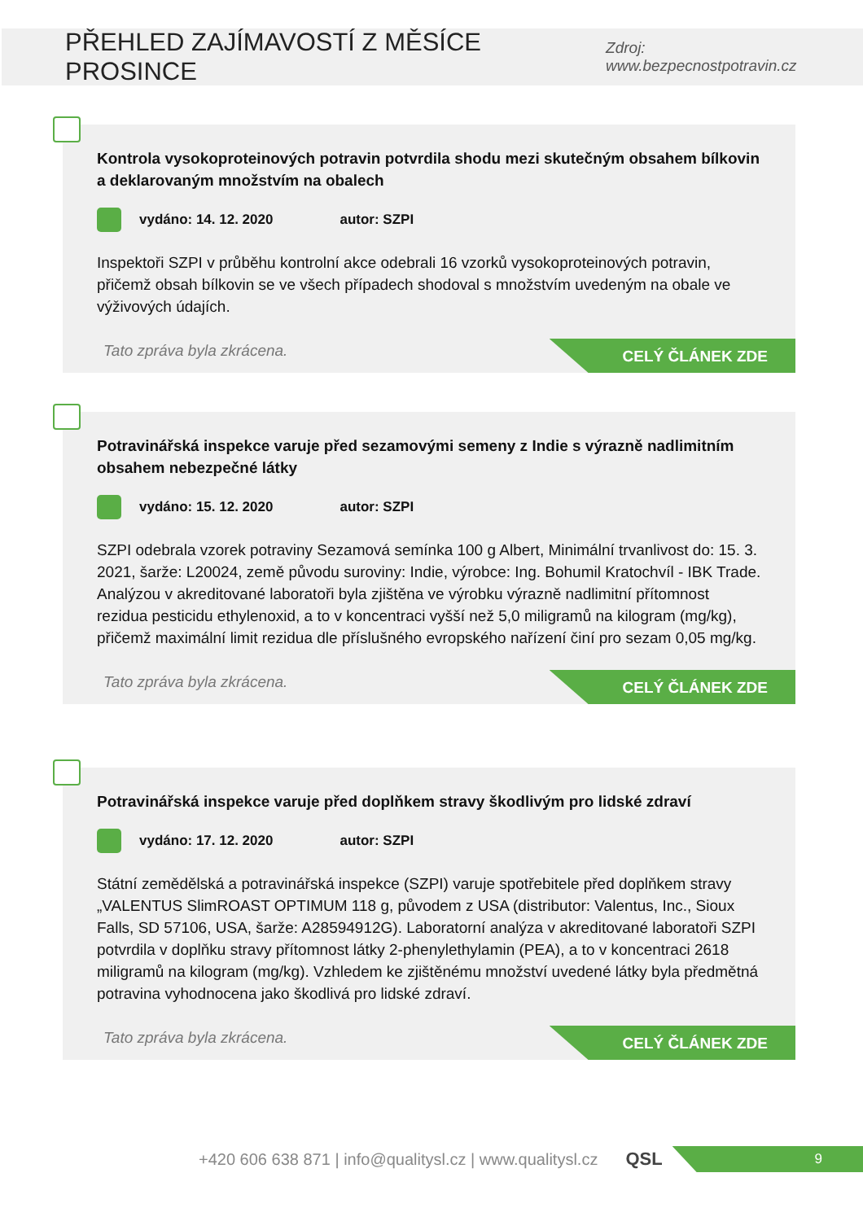PŘEHLED ZAJÍMAVOSTÍ Z MĚSÍCE PROSINCE
Zdroj: www.bezpecnostpotravin.cz
Kontrola vysokoproteinových potravin potvrdila shodu mezi skutečným obsahem bílkovin a deklarovaným množstvím na obalech
vydáno: 14. 12. 2020 autor: SZPI
Inspektoři SZPI v průběhu kontrolní akce odebrali 16 vzorků vysokoproteinových potravin, přičemž obsah bílkovin se ve všech případech shodoval s množstvím uvedeným na obale ve výživových údajích.
Tato zpráva byla zkrácena.
CELÝ ČLÁNEK ZDE
Potravinářská inspekce varuje před sezamovými semeny z Indie s výrazně nadlimitním obsahem nebezpečné látky
vydáno: 15. 12. 2020 autor: SZPI
SZPI odebrala vzorek potraviny Sezamová semínka 100 g Albert, Minimální trvanlivost do: 15. 3. 2021, šarže: L20024, země původu suroviny: Indie, výrobce: Ing. Bohumil Kratochvíl - IBK Trade. Analýzou v akreditované laboratoři byla zjištěna ve výrobku výrazně nadlimitní přítomnost rezidua pesticidu ethylenoxid, a to v koncentraci vyšší než 5,0 miligramů na kilogram (mg/kg), přičemž maximální limit rezidua dle příslušného evropského nařízení činí pro sezam 0,05 mg/kg.
Tato zpráva byla zkrácena.
CELÝ ČLÁNEK ZDE
Potravinářská inspekce varuje před doplňkem stravy škodlivým pro lidské zdraví
vydáno: 17. 12. 2020 autor: SZPI
Státní zemědělská a potravinářská inspekce (SZPI) varuje spotřebitele před doplňkem stravy „VALENTUS SlimROAST OPTIMUM 118 g, původem z USA (distributor: Valentus, Inc., Sioux Falls, SD 57106, USA, šarže: A28594912G). Laboratorní analýza v akreditované laboratoři SZPI potvrdila v doplňku stravy přítomnost látky 2-phenylethylamin (PEA), a to v koncentraci 2618 miligramů na kilogram (mg/kg). Vzhledem ke zjištěnému množství uvedené látky byla předmětná potravina vyhodnocena jako škodlivá pro lidské zdraví.
Tato zpráva byla zkrácena.
CELÝ ČLÁNEK ZDE
+420 606 638 871 | info@qualitysl.cz | www.qualitysl.cz QSL
9